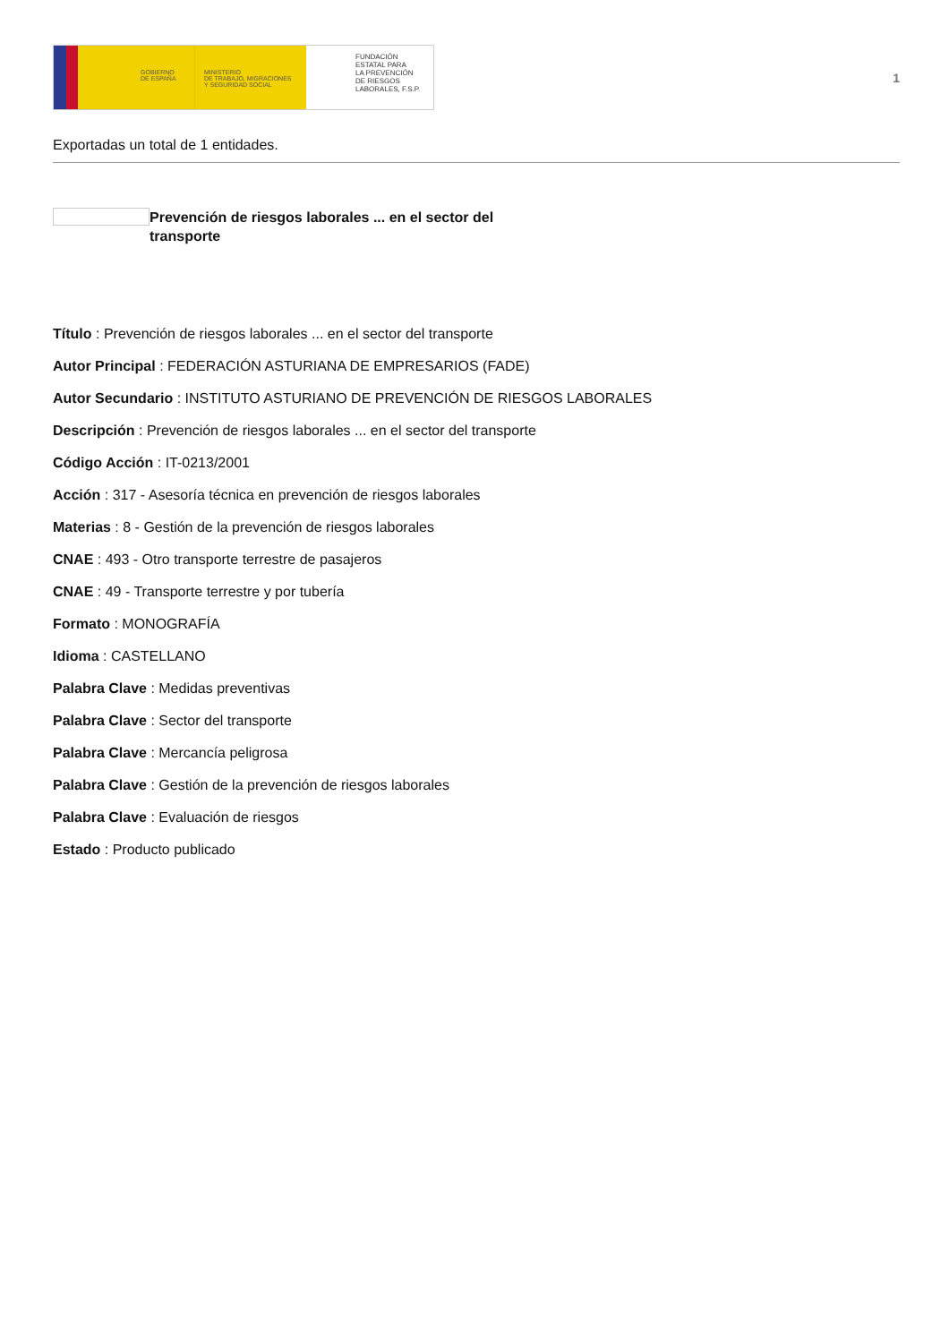GOBIERNO
DE ESPAÑA
MINISTERIO
DE TRABAJO, MIGRACIONES
Y SEGURIDAD SOCIAL
FUNDACIÓN
ESTATAL PARA
LA PREVENCIÓN
DE RIESGOS
LABORALES, F.S.P.
1
Exportadas un total de 1 entidades.
Prevención de riesgos laborales ... en el sector del transporte
Título : Prevención de riesgos laborales ... en el sector del transporte
Autor Principal : FEDERACIÓN ASTURIANA DE EMPRESARIOS (FADE)
Autor Secundario : INSTITUTO ASTURIANO DE PREVENCIÓN DE RIESGOS LABORALES
Descripción : Prevención de riesgos laborales ... en el sector del transporte
Código Acción : IT-0213/2001
Acción : 317 - Asesoría técnica en prevención de riesgos laborales
Materias : 8 - Gestión de la prevención de riesgos laborales
CNAE : 493 - Otro transporte terrestre de pasajeros
CNAE : 49 - Transporte terrestre y por tubería
Formato : MONOGRAFÍA
Idioma : CASTELLANO
Palabra Clave : Medidas preventivas
Palabra Clave : Sector del transporte
Palabra Clave : Mercancía peligrosa
Palabra Clave : Gestión de la prevención de riesgos laborales
Palabra Clave : Evaluación de riesgos
Estado : Producto publicado